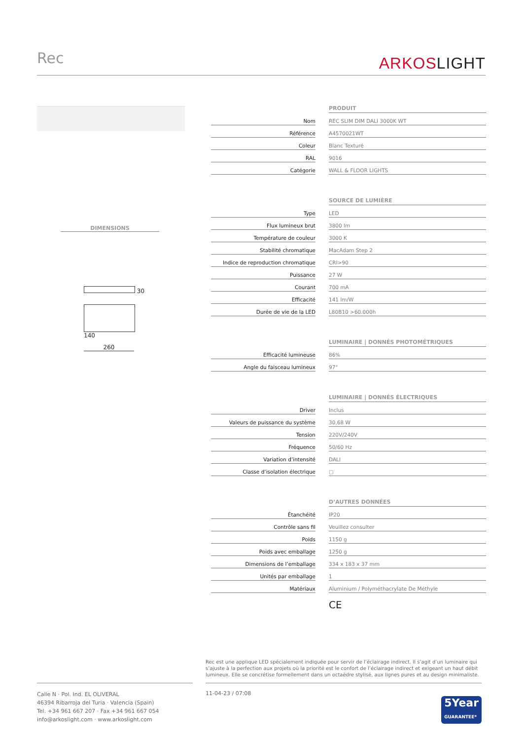Rec ARKOSLIGHT
DIMENSIONS
30
140
260
| | | PRODUIT |
| Nom | | REC SLIM DIM DALI 3000K WT |
| Référence | | A4570021WT |
| Coleur | | Blanc Texturé |
| RAL | | 9016 |
| Catégorie | | WALL & FLOOR LIGHTS |
| | | SOURCE DE LUMIÈRE |
| Type | | LED |
| Flux lumineux brut | | 3800 lm |
| Température de couleur | | 3000 K |
| Stabilité chromatique | | MacAdam Step 2 |
| Indice de reproduction chromatique | | CRI>90 |
| Puissance | | 27 W |
| Courant | | 700 mA |
| Efficacité | | 141 lm/W |
| Durée de vie de la LED | | L80B10 >60.000h |
| | | LUMINAIRE / DONNÉS PHOTOMÉTRIQUES |
| Efficacité lumineuse | | 86% |
| Angle du faisceau lumineux | | 97° |
| | | LUMINAIRE / DONNÉS ÉLECTRIQUES |
| Driver | | Inclus |
| Valeurs de puissance du système | | 30,68 W |
| Tension | | 220V/240V |
| Fréquence | | 50/60 Hz |
| Variation d’intensité | | DALI |
| Classe d’isolation électrique | | ▢ |
| | | D’AUTRES DONNÉES |
| Étanchéité | | IP20 |
| Contrôle sans fil | | Veuillez consulter |
| Poids | | 1150 g |
| Poids avec emballage | | 1250 g |
| Dimensions de l’emballage | | 334 x 183 x 37 mm |
| Unités par emballage | | 1 |
| Matériaux | | Aluminium / Polyméthacrylate De Méthyle |
| | | CE |
Rec est une applique LED spécialement indiquée pour servir de l’éclairage indirect. Il s’agit d’un luminaire qui s’ajuste à la perfection aux projets où la priorité est le confort de l’éclairage indirect et exigeant un haut débit lumineux. Elle se concrétise formellement dans un octaèdre stylisé, aux lignes pures et au design minimaliste.
Calle N · Pol. Ind. EL OLIVERAL
46394 Ribarroja del Turia · Valencia (Spain)
Tel. +34 961 667 207 · Fax +34 961 667 054
info@arkoslight.com · www.arkoslight.com
11-04-23 / 07:08
5Year
GUARANTEE*